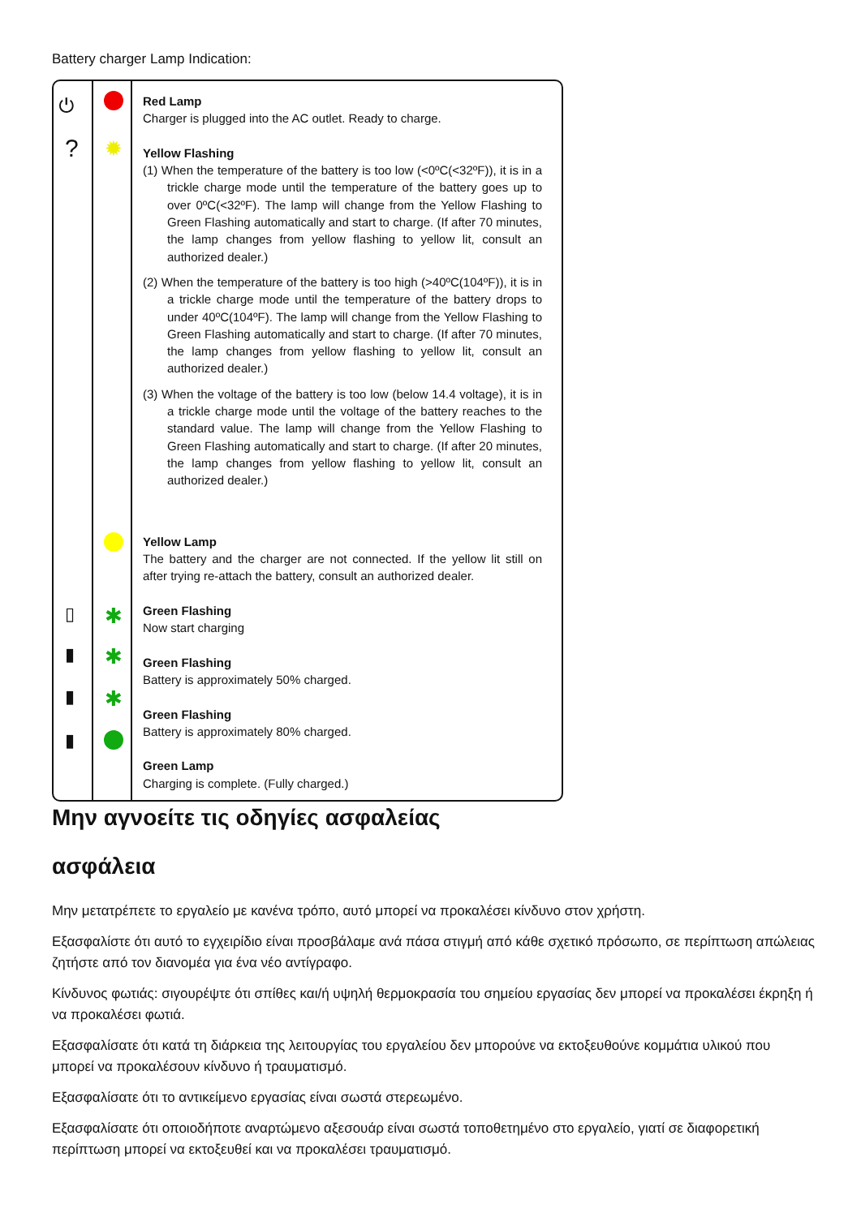Battery charger Lamp Indication:
⏻
?
▯
▮
▮
▮
✹
✱
✱
✱
Red Lamp
Charger is plugged into the AC outlet. Ready to charge.
Yellow Flashing
(1) When the temperature of the battery is too low (<0ºC(<32ºF)), it is in a trickle charge mode until the temperature of the battery goes up to over 0ºC(<32ºF). The lamp will change from the Yellow Flashing to Green Flashing automatically and start to charge. (If after 70 minutes, the lamp changes from yellow flashing to yellow lit, consult an authorized dealer.)
(2) When the temperature of the battery is too high (>40ºC(104ºF)), it is in a trickle charge mode until the temperature of the battery drops to under 40ºC(104ºF). The lamp will change from the Yellow Flashing to Green Flashing automatically and start to charge. (If after 70 minutes, the lamp changes from yellow flashing to yellow lit, consult an authorized dealer.)
(3) When the voltage of the battery is too low (below 14.4 voltage), it is in a trickle charge mode until the voltage of the battery reaches to the standard value. The lamp will change from the Yellow Flashing to Green Flashing automatically and start to charge. (If after 20 minutes, the lamp changes from yellow flashing to yellow lit, consult an authorized dealer.)
Yellow Lamp
The battery and the charger are not connected. If the yellow lit still on after trying re-attach the battery, consult an authorized dealer.
Green Flashing
Now start charging
Green Flashing
Battery is approximately 50% charged.
Green Flashing
Battery is approximately 80% charged.
Green Lamp
Charging is complete. (Fully charged.)
Μην αγνοείτε τις οδηγίες ασφαλείας
ασφάλεια
Μην μετατρέπετε το εργαλείο με κανένα τρόπο, αυτό μπορεί να προκαλέσει κίνδυνο στον χρήστη.
Εξασφαλίστε ότι αυτό το εγχειρίδιο είναι προσβάλαμε ανά πάσα στιγμή από κάθε σχετικό πρόσωπο, σε περίπτωση απώλειας ζητήστε από τον διανομέα για ένα νέο αντίγραφο.
Κίνδυνος φωτιάς: σιγουρέψτε ότι σπίθες και/ή υψηλή θερμοκρασία του σημείου εργασίας δεν μπορεί να προκαλέσει έκρηξη ή να προκαλέσει φωτιά.
Εξασφαλίσατε ότι κατά τη διάρκεια της λειτουργίας του εργαλείου δεν μπορούνε να εκτοξευθούνε κομμάτια υλικού που μπορεί να προκαλέσουν κίνδυνο ή τραυματισμό.
Εξασφαλίσατε ότι το αντικείμενο εργασίας είναι σωστά στερεωμένο.
Εξασφαλίσατε ότι οποιοδήποτε αναρτώμενο αξεσουάρ είναι σωστά τοποθετημένο στο εργαλείο, γιατί σε διαφορετική περίπτωση μπορεί να εκτοξευθεί και να προκαλέσει τραυματισμό.